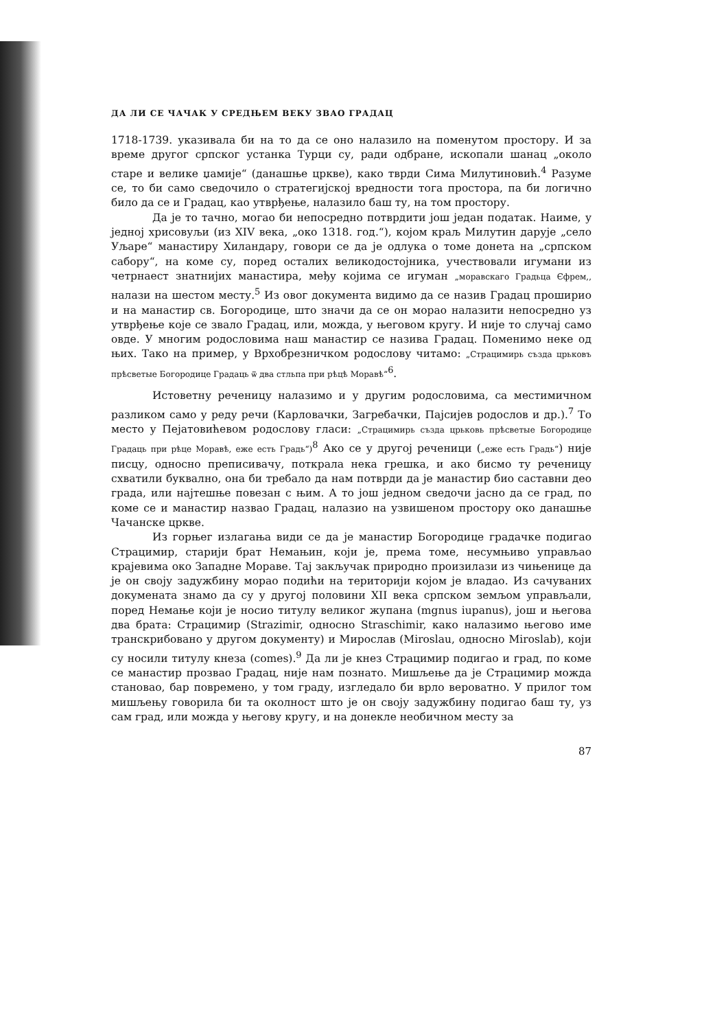ДА ЛИ СЕ ЧАЧАК У СРЕДЊЕМ ВЕКУ ЗВАО ГРАДАЦ
1718-1739. указивала би на то да се оно налазило на поменутом простору. И за време другог српског устанка Турци су, ради одбране, ископали шанац „около старе и велике џамије“ (данашње цркве), како тврди Сима Милутиновић.<sup>4</sup> Разуме се, то би само сведочило о стратегијској вредности тога простора, па би логично било да се и Градац, као утврђење, налазило баш ту, на том простору.
Да је то тачно, могао би непосредно потврдити још један податак. Наиме, у једној хрисовуљи (из XIV века, „око 1318. год.“), којом краљ Милутин дарује „село Уљаре“ манастиру Хиландару, говори се да је одлука о томе донета на „српском сабору“, на коме су, поред осталих великодостојника, учествовали игумани из четрнаест знатнијих манастира, међу којима се игуман „моравскаго Градьца Єфрем,, налази на шестом месту.<sup>5</sup> Из овог документа видимо да се назив Градац проширио и на манастир св. Богородице, што значи да се он морао налазити непосредно уз утврђење које се звало Градац, или, можда, у његовом кругу. И није то случај само овде. У многим родословима наш манастир се назива Градац. Поменимо неке од њих. Тако на пример, у Врхобрезничком родослову читамо: „Страцимирь създа црьковъ прѣсветые Богородице Градаць ѿ два стльпа при рѣцѣ Моравѣ“<sup>6</sup>.
Истоветну реченицу налазимо и у другим родословима, са местимичном разликом само у реду речи (Карловачки, Загребачки, Пајсијев родослов и др.).<sup>7</sup> То место у Пејатовићевом родослову гласи: „Страцимирь създа црьковь прѣсветые Богородице Градаць при рѣце Моравѣ, еже есть Градь“)<sup>8</sup> Ако се у другој реченици („еже есть Градь“) није писцу, односно преписивачу, поткрала нека грешка, и ако бисмо ту реченицу схватили буквално, она би требало да нам потврди да је манастир био саставни део града, или најтешње повезан с њим. А то још једном сведочи јасно да се град, по коме се и манастир назвао Градац, налазио на узвишеном простору око данашње Чачанске цркве.
Из горњег излагања види се да је манастир Богородице градачке подигао Страцимир, старији брат Немањин, који је, према томе, несумњиво управљао крајевима око Западне Мораве. Тај закључак природно произилази из чињенице да је он своју задужбину морао подићи на територији којом је владао. Из сачуваних докумената знамо да су у другој половини XII века српском земљом управљали, поред Немање који је носио титулу великог жупана (mgnus iupanus), још и његова два брата: Страцимир (Strazimir, односно Straschimir, како налазимо његово име транскрибовано у другом документу) и Мирослав (Miroslau, односно Miroslab), који су носили титулу кнеза (comes).<sup>9</sup> Да ли је кнез Страцимир подигао и град, по коме се манастир прозвао Градац, није нам познато. Мишљење да је Страцимир можда становао, бар повремено, у том граду, изгледало би врло вероватно. У прилог том мишљењу говорила би та околност што је он своју задужбину подигао баш ту, уз сам град, или можда у његову кругу, и на донекле необичном месту за
87